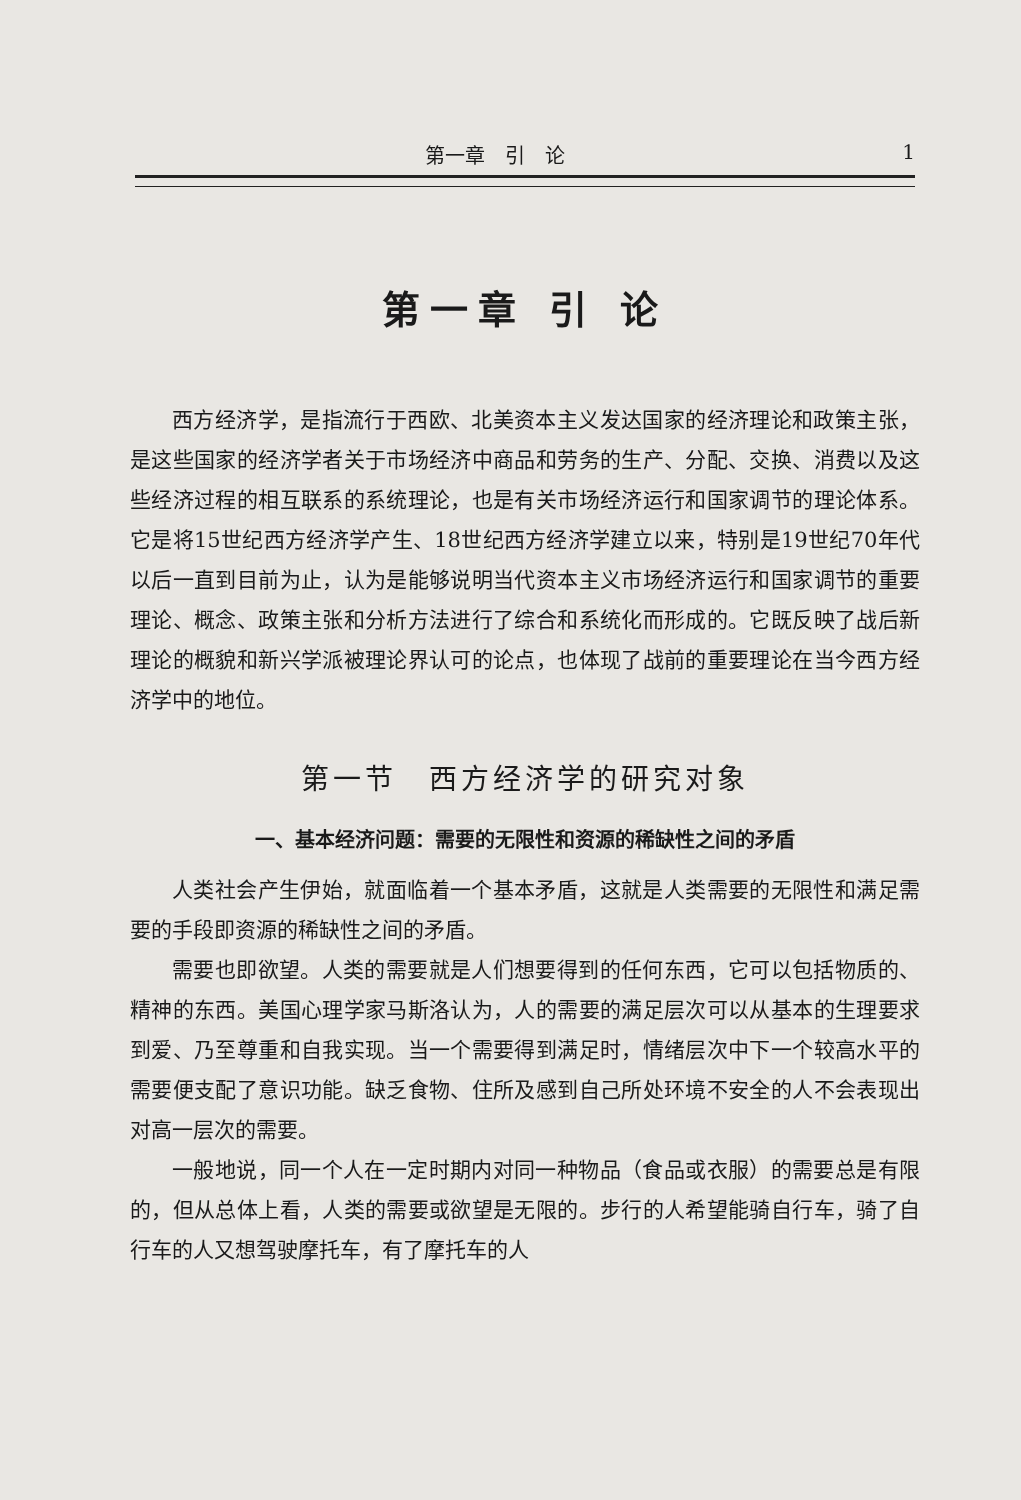第一章　引　论 1
第一章 引 论
西方经济学，是指流行于西欧、北美资本主义发达国家的经济理论和政策主张，是这些国家的经济学者关于市场经济中商品和劳务的生产、分配、交换、消费以及这些经济过程的相互联系的系统理论，也是有关市场经济运行和国家调节的理论体系。它是将15世纪西方经济学产生、18世纪西方经济学建立以来，特别是19世纪70年代以后一直到目前为止，认为是能够说明当代资本主义市场经济运行和国家调节的重要理论、概念、政策主张和分析方法进行了综合和系统化而形成的。它既反映了战后新理论的概貌和新兴学派被理论界认可的论点，也体现了战前的重要理论在当今西方经济学中的地位。
第一节　西方经济学的研究对象
一、基本经济问题：需要的无限性和资源的稀缺性之间的矛盾
人类社会产生伊始，就面临着一个基本矛盾，这就是人类需要的无限性和满足需要的手段即资源的稀缺性之间的矛盾。
需要也即欲望。人类的需要就是人们想要得到的任何东西，它可以包括物质的、精神的东西。美国心理学家马斯洛认为，人的需要的满足层次可以从基本的生理要求到爱、乃至尊重和自我实现。当一个需要得到满足时，情绪层次中下一个较高水平的需要便支配了意识功能。缺乏食物、住所及感到自己所处环境不安全的人不会表现出对高一层次的需要。
一般地说，同一个人在一定时期内对同一种物品（食品或衣服）的需要总是有限的，但从总体上看，人类的需要或欲望是无限的。步行的人希望能骑自行车，骑了自行车的人又想驾驶摩托车，有了摩托车的人